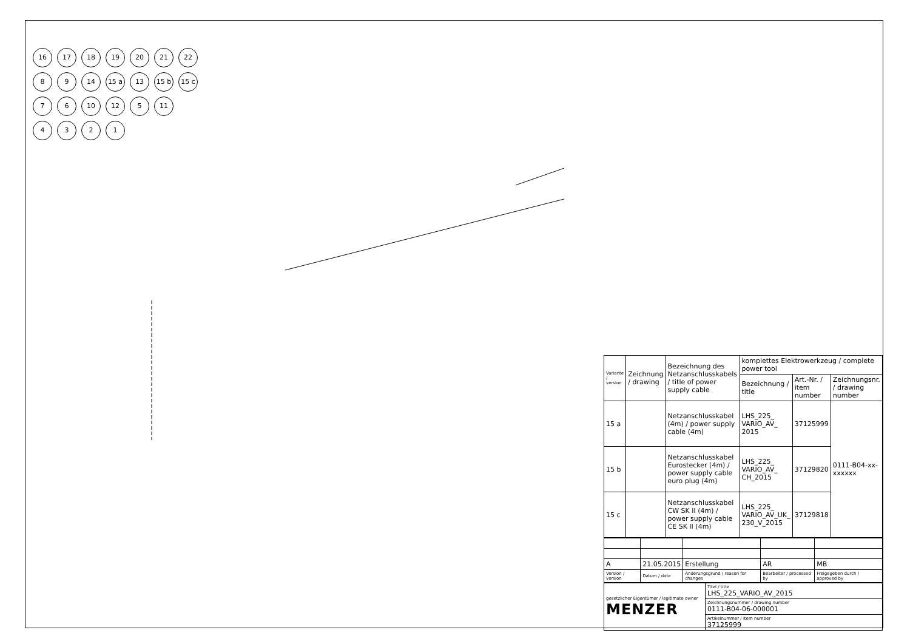16 17 18 19 20 21 22
8 9 14 15 a 13 15 b 15 c
7 6 10 12 5 11
4321
| Variante / version | Zeichnung / drawing | Bezeichnung des Netzanschlusskabels / title of power supply cable | komplettes Elektrowerkzeug / complete power tool | | |
| --- | --- | --- | --- | --- | --- |
| | | | Bezeichnung / title | Art.-Nr. / item number | Zeichnungsnr. / drawing number |
| 15 a | | Netzanschlusskabel (4m) / power supply cable (4m) | LHS_225_ VARIO_AV_ 2015 | 37125999 | 0111-B04-xx-xxxxxx |
| 15 b | | Netzanschlusskabel Eurostecker (4m) / power supply cable euro plug (4m) | LHS_225_ VARIO_AV_ CH_2015 | 37129820 | |
| 15 c | | Netzanschlusskabel CW SK II (4m) / power supply cable CE SK II (4m) | LHS_225_ VARIO_AV_UK_ 230_V_2015 | 37129818 | |
| A | 21.05.2015 | Erstellung | AR | MB |
| Version / version | Datum / date | Änderungsgrund / reason for changes | Bearbeiter / processed by | Freigegeben durch / approved by |
| gesetzlicher Eigentümer / legitimate owner MENZER | Titel / title LHS_225_VARIO_AV_2015 |
| | Zeichnungsnummer / drawing number 0111-B04-06-000001 |
| | Artikelnummer / item number 37125999 |